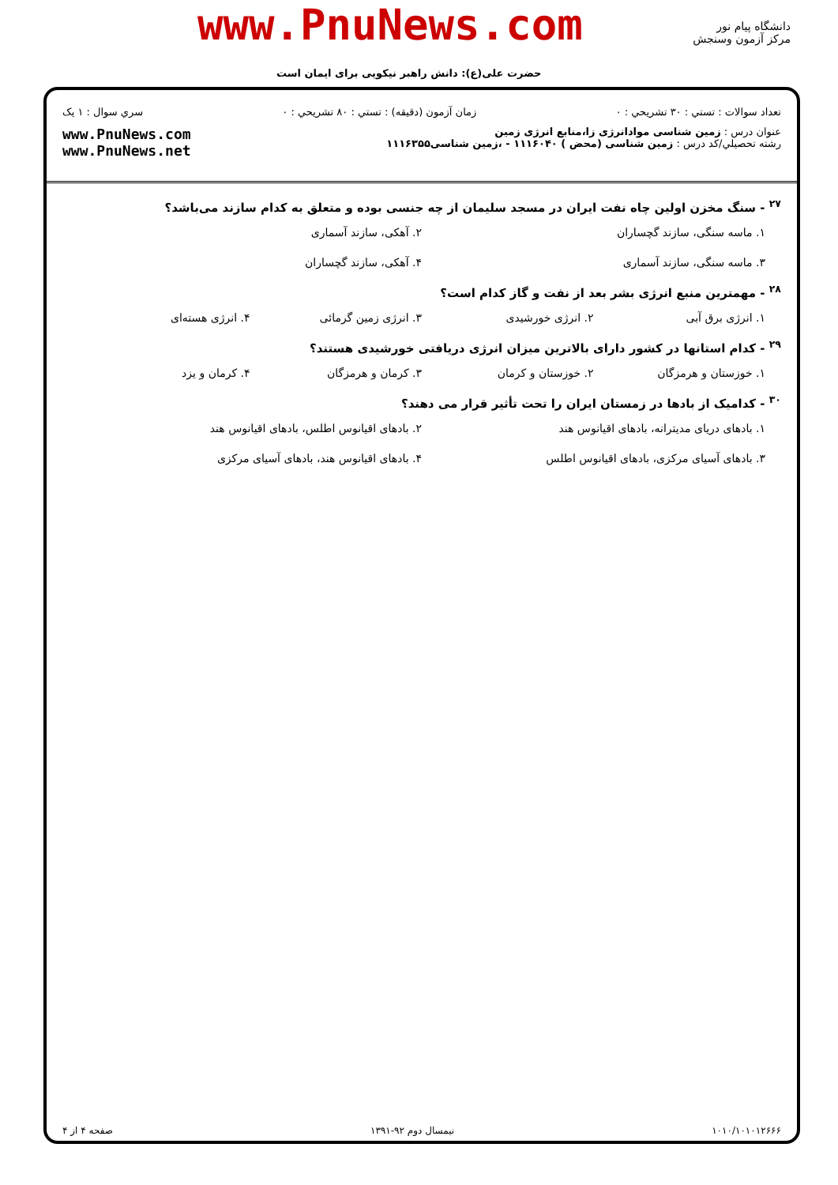www.PnuNews.com
دانشگاه پیام نور
مرکز آزمون وسنجش
حضرت علی(ع): دانش راهبر نیکویی برای ایمان است
تعداد سوالات : تستي : ۳۰ تشريحي : ۰ زمان آزمون (دقيقه) : تستي : ۸۰ تشريحي : ۰ سري سوال : ۱ يک
عنوان درس : زمین شناسی موادانرژی زا،منابع انرژی زمین
رشته تحصيلي/کد درس : زمین شناسی (محض ) ۱۱۱۶۰۴۰ - ،زمین شناسی۱۱۱۶۳۵۵
www.PnuNews.com
www.PnuNews.net
<sup>۲۷</sup> - سنگ مخزن اولین چاه نفت ایران در مسجد سلیمان از چه جنسی بوده و متعلق به کدام سازند می‌باشد؟
۱. ماسه سنگی، سازند گچساران ۲. آهکی، سازند آسماری ۳. ماسه سنگی، سازند آسماری ۴. آهکی، سازند گچساران
<sup>۲۸</sup> - مهمترین منبع انرژی بشر بعد از نفت و گاز کدام است؟
۱. انرژی برق آبی ۲. انرژی خورشیدی ۳. انرژی زمین گرمائی ۴. انرژی هسته‌ای
<sup>۲۹</sup> - کدام استانها در کشور دارای بالاترین میزان انرژی دریافتی خورشیدی هستند؟
۱. خوزستان و هرمزگان ۲. خوزستان و کرمان ۳. کرمان و هرمزگان ۴. کرمان و یزد
<sup>۳۰</sup> - کدامیک از بادها در زمستان ایران را تحت تأثیر قرار می دهند؟
۱. بادهای دریای مدیترانه، بادهای اقیانوس هند ۲. بادهای اقیانوس اطلس، بادهای اقیانوس هند ۳. بادهای آسیای مرکزی، بادهای اقیانوس اطلس ۴. بادهای اقیانوس هند، بادهای آسیای مرکزی
۱۰۱۰/۱۰۱۰۱۲۶۶۶ نیمسال دوم ۹۲-۱۳۹۱ صفحه ۴ از ۴